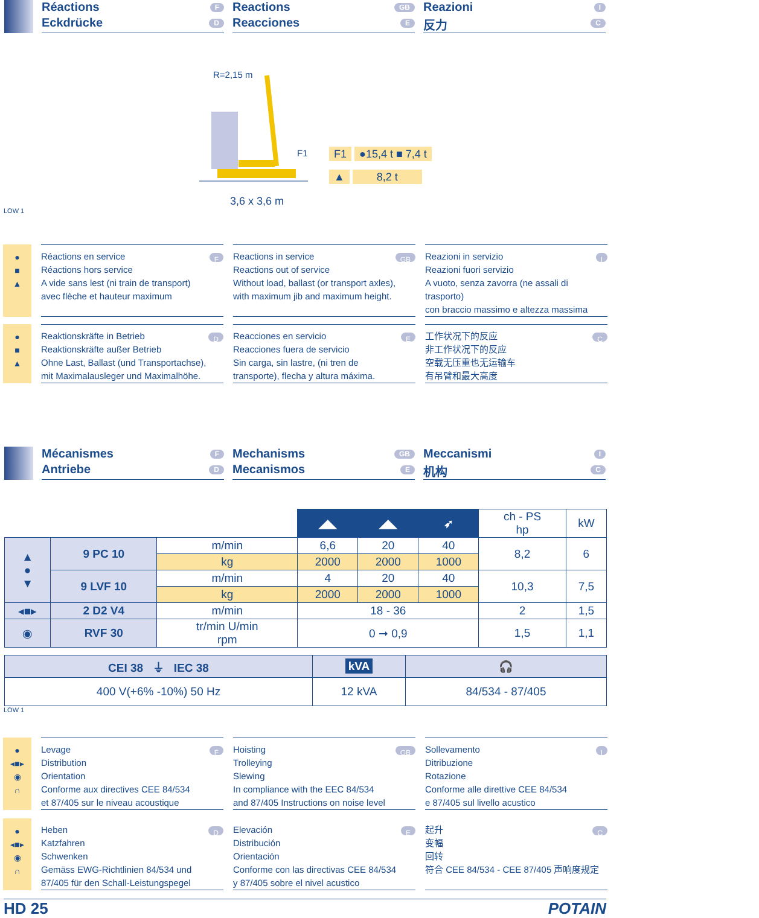Réactions F
Eckdrücke D
Reactions GB
Reacciones E
Reazioni I
反力 C
R=2,15 m
F1
3,6 x 3,6 m
F1 ●15,4 t ■ 7,4 t
▲ 8,2 t
LOW 1
●
■
▲
Réactions en service F
Réactions hors service
A vide sans lest (ni train de transport)
avec flèche et hauteur maximum
Reactions in service GB
Reactions out of service
Without load, ballast (or transport axles),
with maximum jib and maximum height.
Reazioni in servizio I
Reazioni fuori servizio
A vuoto, senza zavorra (ne assali di trasporto)
con braccio massimo e altezza massima
●
■
▲
Reaktionskräfte in Betrieb D
Reaktionskräfte außer Betrieb
Ohne Last, Ballast (und Transportachse),
mit Maximalausleger und Maximalhöhe.
Reacciones en servicio E
Reacciones fuera de servicio
Sin carga, sin lastre, (ni tren de
transporte), flecha y altura máxima.
工作状况下的反应 C
非工作状况下的反应
空载无压重也无运输车
有吊臂和最大高度
Mécanismes F
Antriebe D
Mechanisms GB
Mecanismos E
Meccanismi I
机构 C
| | | | ◢◣ | ◢◣ | ➶ | ch - PS hp | kW |
| ▲ ● ▼ | 9 PC 10 | m/min | 6,6 | 20 | 40 | 8,2 | 6 |
| | | kg | 2000 | 2000 | 1000 | | |
| | 9 LVF 10 | m/min | 4 | 20 | 40 | 10,3 | 7,5 |
| | | kg | 2000 | 2000 | 1000 | | |
| ◂■▸ | 2 D2 V4 | m/min | 18 - 36 | | | 2 | 1,5 |
| ◉ | RVF 30 | tr/min U/min rpm | 0 ➞ 0,9 | | | 1,5 | 1,1 |
| CEI 38 ⏚ IEC 38 | kVA | 🎧 |
| --- | --- | --- |
| 400 V(+6% -10%) 50 Hz | 12 kVA | 84/534 - 87/405 |
LOW 1
●
◂■▸
◉
∩
Levage F
Distribution
Orientation
Conforme aux directives CEE 84/534
et 87/405 sur le niveau acoustique
Hoisting GB
Trolleying
Slewing
In compliance with the EEC 84/534
and 87/405 Instructions on noise level
Sollevamento I
Ditribuzione
Rotazione
Conforme alle direttive CEE 84/534
e 87/405 sul livello acustico
●
◂■▸
◉
∩
Heben D
Katzfahren
Schwenken
Gemäss EWG-Richtlinien 84/534 und
87/405 für den Schall-Leistungspegel
Elevación E
Distribución
Orientación
Conforme con las directivas CEE 84/534
y 87/405 sobre el nivel acustico
起升 C
变幅
回转
符合 CEE 84/534 - CEE 87/405 声响度规定
HD 25 POTAIN